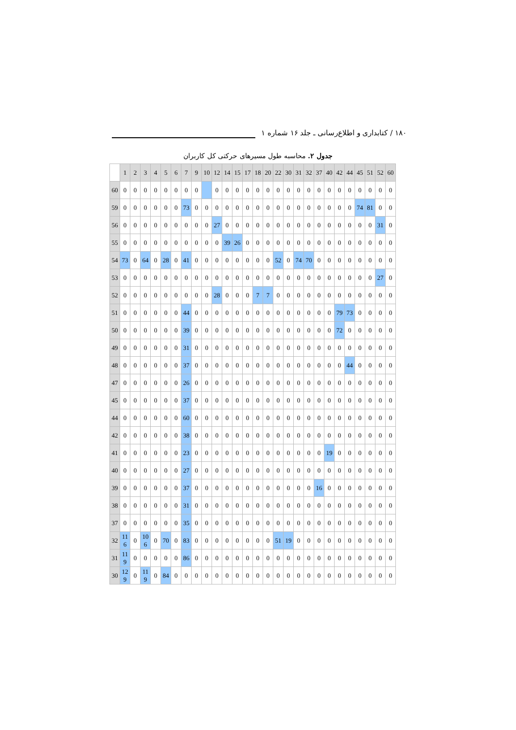۱۸۰ / کتابداری و اطلاع‌رسانی ـ جلد ۱۶ شماره ۱
جدول ۲. محاسبه طول مسیرهای حرکتی کل کاربران
| | 1 | 2 | 3 | 4 | 5 | 6 | 7 | 9 | 10 | 12 | 14 | 15 | 17 | 18 | 20 | 22 | 30 | 31 | 32 | 37 | 40 | 42 | 44 | 45 | 51 | 52 | 60 |
| --- | --- | --- | --- | --- | --- | --- | --- | --- | --- | --- | --- | --- | --- | --- | --- | --- | --- | --- | --- | --- | --- | --- | --- | --- | --- | --- | --- |
| 60 | 0 | 0 | 0 | 0 | 0 | 0 | 0 | 0 | | 0 | 0 | 0 | 0 | 0 | 0 | 0 | 0 | 0 | 0 | 0 | 0 | 0 | 0 | 0 | 0 | 0 | 0 |
| 59 | 0 | 0 | 0 | 0 | 0 | 0 | 73 | 0 | 0 | 0 | 0 | 0 | 0 | 0 | 0 | 0 | 0 | 0 | 0 | 0 | 0 | 0 | 0 | 74 | 81 | 0 | 0 |
| 56 | 0 | 0 | 0 | 0 | 0 | 0 | 0 | 0 | 0 | 27 | 0 | 0 | 0 | 0 | 0 | 0 | 0 | 0 | 0 | 0 | 0 | 0 | 0 | 0 | 0 | 31 | 0 |
| 55 | 0 | 0 | 0 | 0 | 0 | 0 | 0 | 0 | 0 | 0 | 39 | 26 | 0 | 0 | 0 | 0 | 0 | 0 | 0 | 0 | 0 | 0 | 0 | 0 | 0 | 0 | 0 |
| 54 | 73 | 0 | 64 | 0 | 28 | 0 | 41 | 0 | 0 | 0 | 0 | 0 | 0 | 0 | 0 | 52 | 0 | 74 | 70 | 0 | 0 | 0 | 0 | 0 | 0 | 0 | 0 |
| 53 | 0 | 0 | 0 | 0 | 0 | 0 | 0 | 0 | 0 | 0 | 0 | 0 | 0 | 0 | 0 | 0 | 0 | 0 | 0 | 0 | 0 | 0 | 0 | 0 | 0 | 27 | 0 |
| 52 | 0 | 0 | 0 | 0 | 0 | 0 | 0 | 0 | 0 | 28 | 0 | 0 | 0 | 7 | 7 | 0 | 0 | 0 | 0 | 0 | 0 | 0 | 0 | 0 | 0 | 0 | 0 |
| 51 | 0 | 0 | 0 | 0 | 0 | 0 | 44 | 0 | 0 | 0 | 0 | 0 | 0 | 0 | 0 | 0 | 0 | 0 | 0 | 0 | 0 | 79 | 73 | 0 | 0 | 0 | 0 |
| 50 | 0 | 0 | 0 | 0 | 0 | 0 | 39 | 0 | 0 | 0 | 0 | 0 | 0 | 0 | 0 | 0 | 0 | 0 | 0 | 0 | 0 | 72 | 0 | 0 | 0 | 0 | 0 |
| 49 | 0 | 0 | 0 | 0 | 0 | 0 | 31 | 0 | 0 | 0 | 0 | 0 | 0 | 0 | 0 | 0 | 0 | 0 | 0 | 0 | 0 | 0 | 0 | 0 | 0 | 0 | 0 |
| 48 | 0 | 0 | 0 | 0 | 0 | 0 | 37 | 0 | 0 | 0 | 0 | 0 | 0 | 0 | 0 | 0 | 0 | 0 | 0 | 0 | 0 | 0 | 44 | 0 | 0 | 0 | 0 |
| 47 | 0 | 0 | 0 | 0 | 0 | 0 | 26 | 0 | 0 | 0 | 0 | 0 | 0 | 0 | 0 | 0 | 0 | 0 | 0 | 0 | 0 | 0 | 0 | 0 | 0 | 0 | 0 |
| 45 | 0 | 0 | 0 | 0 | 0 | 0 | 37 | 0 | 0 | 0 | 0 | 0 | 0 | 0 | 0 | 0 | 0 | 0 | 0 | 0 | 0 | 0 | 0 | 0 | 0 | 0 | 0 |
| 44 | 0 | 0 | 0 | 0 | 0 | 0 | 60 | 0 | 0 | 0 | 0 | 0 | 0 | 0 | 0 | 0 | 0 | 0 | 0 | 0 | 0 | 0 | 0 | 0 | 0 | 0 | 0 |
| 42 | 0 | 0 | 0 | 0 | 0 | 0 | 38 | 0 | 0 | 0 | 0 | 0 | 0 | 0 | 0 | 0 | 0 | 0 | 0 | 0 | 0 | 0 | 0 | 0 | 0 | 0 | 0 |
| 41 | 0 | 0 | 0 | 0 | 0 | 0 | 23 | 0 | 0 | 0 | 0 | 0 | 0 | 0 | 0 | 0 | 0 | 0 | 0 | 0 | 19 | 0 | 0 | 0 | 0 | 0 | 0 |
| 40 | 0 | 0 | 0 | 0 | 0 | 0 | 27 | 0 | 0 | 0 | 0 | 0 | 0 | 0 | 0 | 0 | 0 | 0 | 0 | 0 | 0 | 0 | 0 | 0 | 0 | 0 | 0 |
| 39 | 0 | 0 | 0 | 0 | 0 | 0 | 37 | 0 | 0 | 0 | 0 | 0 | 0 | 0 | 0 | 0 | 0 | 0 | 0 | 16 | 0 | 0 | 0 | 0 | 0 | 0 | 0 |
| 38 | 0 | 0 | 0 | 0 | 0 | 0 | 31 | 0 | 0 | 0 | 0 | 0 | 0 | 0 | 0 | 0 | 0 | 0 | 0 | 0 | 0 | 0 | 0 | 0 | 0 | 0 | 0 |
| 37 | 0 | 0 | 0 | 0 | 0 | 0 | 35 | 0 | 0 | 0 | 0 | 0 | 0 | 0 | 0 | 0 | 0 | 0 | 0 | 0 | 0 | 0 | 0 | 0 | 0 | 0 | 0 |
| 32 | 11 6 | 0 | 10 6 | 0 | 70 | 0 | 83 | 0 | 0 | 0 | 0 | 0 | 0 | 0 | 0 | 51 | 19 | 0 | 0 | 0 | 0 | 0 | 0 | 0 | 0 | 0 | 0 |
| 31 | 11 9 | 0 | 0 | 0 | 0 | 0 | 86 | 0 | 0 | 0 | 0 | 0 | 0 | 0 | 0 | 0 | 0 | 0 | 0 | 0 | 0 | 0 | 0 | 0 | 0 | 0 | 0 |
| 30 | 12 9 | 0 | 11 9 | 0 | 84 | 0 | 0 | 0 | 0 | 0 | 0 | 0 | 0 | 0 | 0 | 0 | 0 | 0 | 0 | 0 | 0 | 0 | 0 | 0 | 0 | 0 | 0 |